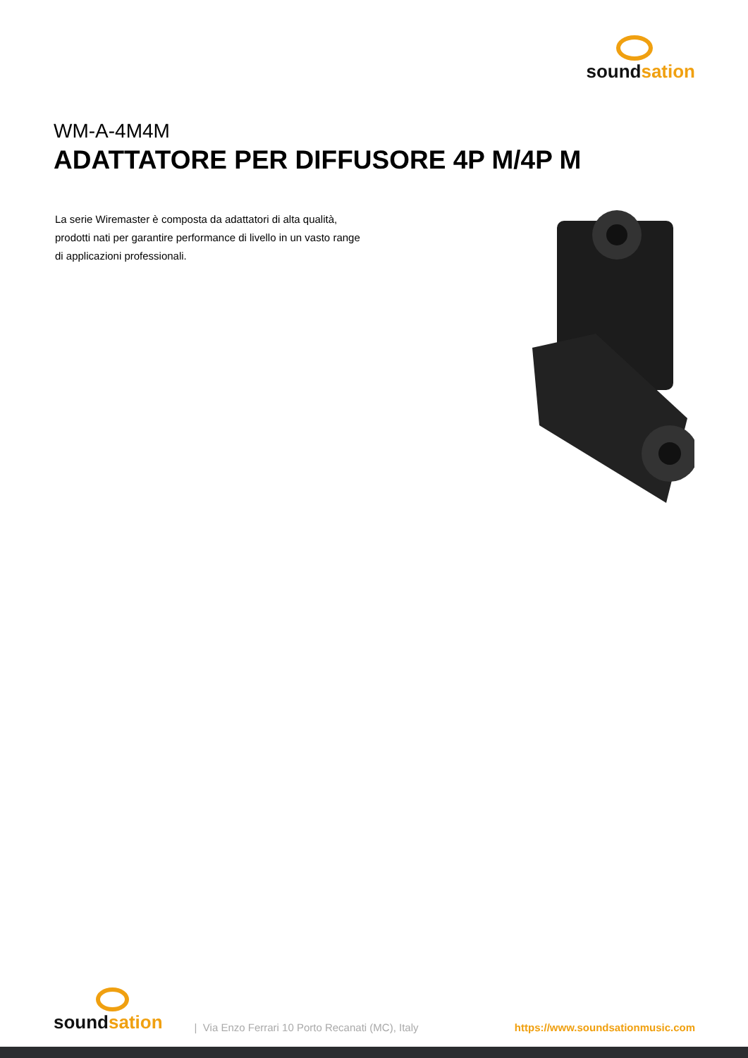soundsation
WM-A-4M4M
ADATTATORE PER DIFFUSORE 4P M/4P M
La serie Wiremaster è composta da adattatori di alta qualità, prodotti nati per garantire performance di livello in un vasto range di applicazioni professionali.
soundsation
| Via Enzo Ferrari 10 Porto Recanati (MC), Italy
https://www.soundsationmusic.com